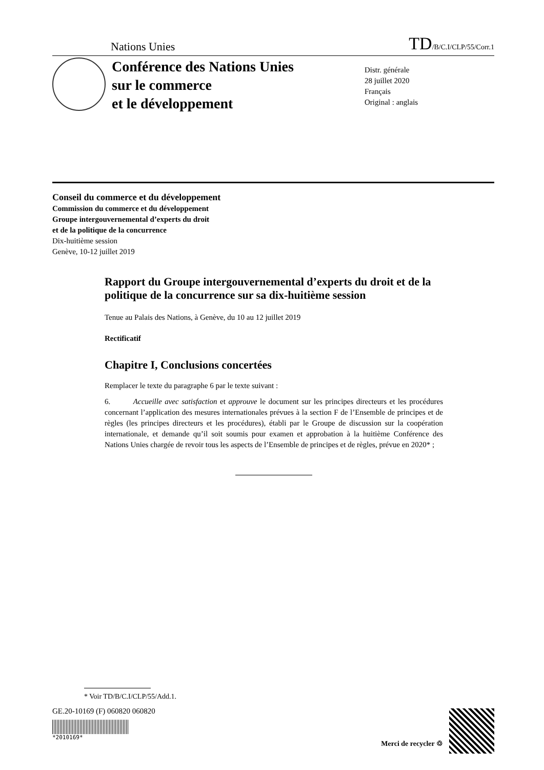Nations Unies TD/B/C.I/CLP/55/Corr.1
Conférence des Nations Unies
sur le commerce
et le développement
Distr. générale
28 juillet 2020
Français
Original : anglais
Conseil du commerce et du développement
Commission du commerce et du développement
Groupe intergouvernemental d’experts du droit
et de la politique de la concurrence
Dix-huitième session
Genève, 10-12 juillet 2019
Rapport du Groupe intergouvernemental d’experts du droit et de la politique de la concurrence sur sa dix-huitième session
Tenue au Palais des Nations, à Genève, du 10 au 12 juillet 2019
Rectificatif
Chapitre I, Conclusions concertées
Remplacer le texte du paragraphe 6 par le texte suivant :
6. Accueille avec satisfaction et approuve le document sur les principes directeurs et les procédures concernant l’application des mesures internationales prévues à la section F de l’Ensemble de principes et de règles (les principes directeurs et les procédures), établi par le Groupe de discussion sur la coopération internationale, et demande qu’il soit soumis pour examen et approbation à la huitième Conférence des Nations Unies chargée de revoir tous les aspects de l’Ensemble de principes et de règles, prévue en 2020* ;
* Voir TD/B/C.I/CLP/55/Add.1.
GE.20-10169 (F) 060820 060820
*2010169*
Merci de recycler ♲